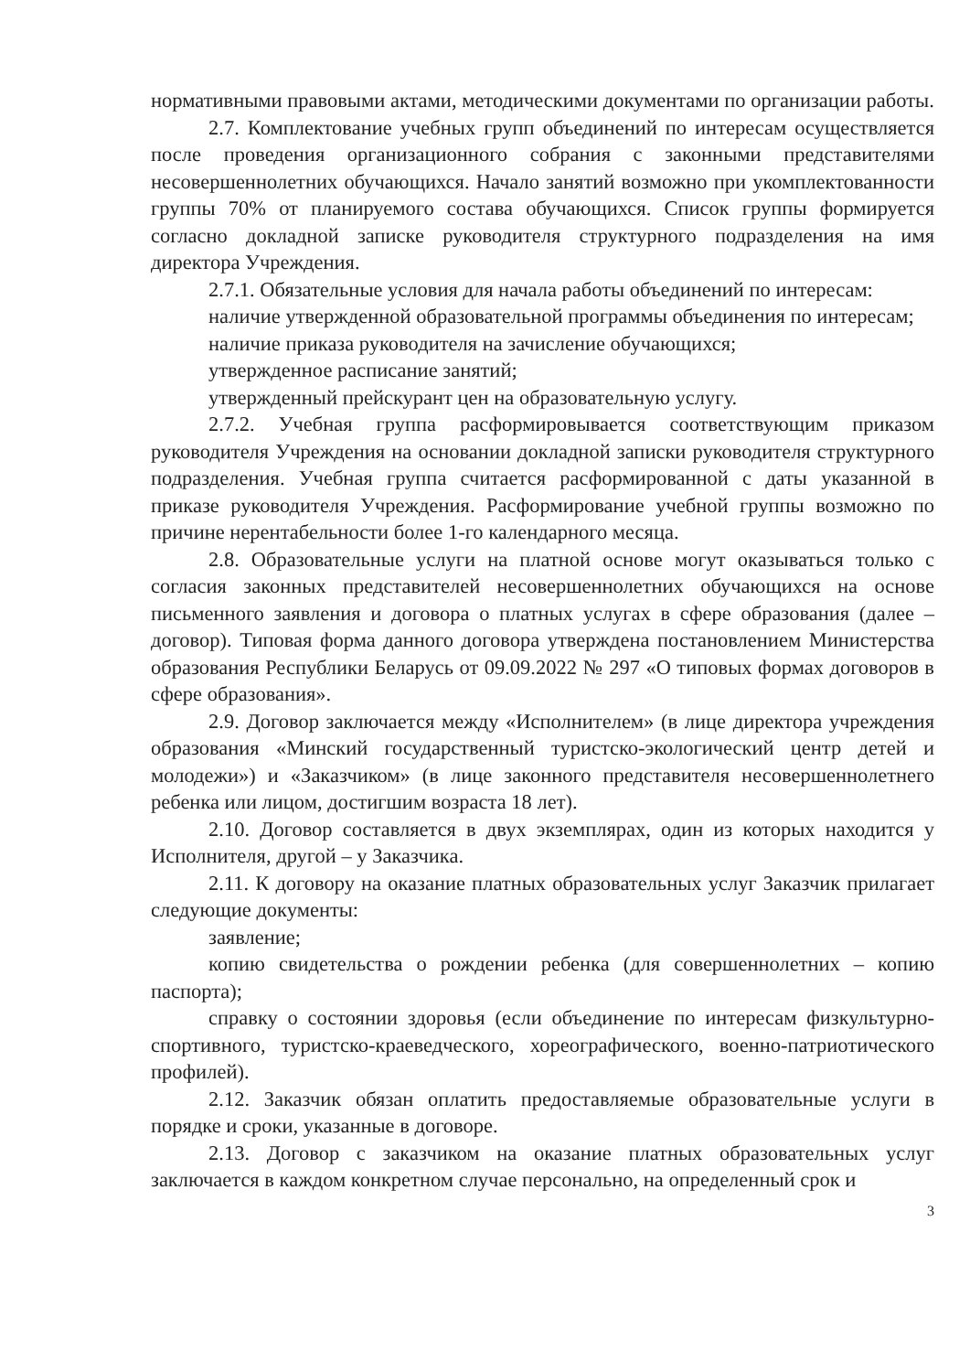нормативными правовыми актами, методическими документами по организации работы.
2.7. Комплектование учебных групп объединений по интересам осуществляется после проведения организационного собрания с законными представителями несовершеннолетних обучающихся. Начало занятий возможно при укомплектованности группы 70% от планируемого состава обучающихся. Список группы формируется согласно докладной записке руководителя структурного подразделения на имя директора Учреждения.
2.7.1. Обязательные условия для начала работы объединений по интересам:
наличие утвержденной образовательной программы объединения по интересам;
наличие приказа руководителя на зачисление обучающихся;
утвержденное расписание занятий;
утвержденный прейскурант цен на образовательную услугу.
2.7.2. Учебная группа расформировывается соответствующим приказом руководителя Учреждения на основании докладной записки руководителя структурного подразделения. Учебная группа считается расформированной с даты указанной в приказе руководителя Учреждения. Расформирование учебной группы возможно по причине нерентабельности более 1-го календарного месяца.
2.8. Образовательные услуги на платной основе могут оказываться только с согласия законных представителей несовершеннолетних обучающихся на основе письменного заявления и договора о платных услугах в сфере образования (далее – договор). Типовая форма данного договора утверждена постановлением Министерства образования Республики Беларусь от 09.09.2022 № 297 «О типовых формах договоров в сфере образования».
2.9. Договор заключается между «Исполнителем» (в лице директора учреждения образования «Минский государственный туристско-экологический центр детей и молодежи») и «Заказчиком» (в лице законного представителя несовершеннолетнего ребенка или лицом, достигшим возраста 18 лет).
2.10. Договор составляется в двух экземплярах, один из которых находится у Исполнителя, другой – у Заказчика.
2.11. К договору на оказание платных образовательных услуг Заказчик прилагает следующие документы:
заявление;
копию свидетельства о рождении ребенка (для совершеннолетних – копию паспорта);
справку о состоянии здоровья (если объединение по интересам физкультурно-спортивного, туристско-краеведческого, хореографического, военно-патриотического профилей).
2.12. Заказчик обязан оплатить предоставляемые образовательные услуги в порядке и сроки, указанные в договоре.
2.13. Договор с заказчиком на оказание платных образовательных услуг заключается в каждом конкретном случае персонально, на определенный срок и
3